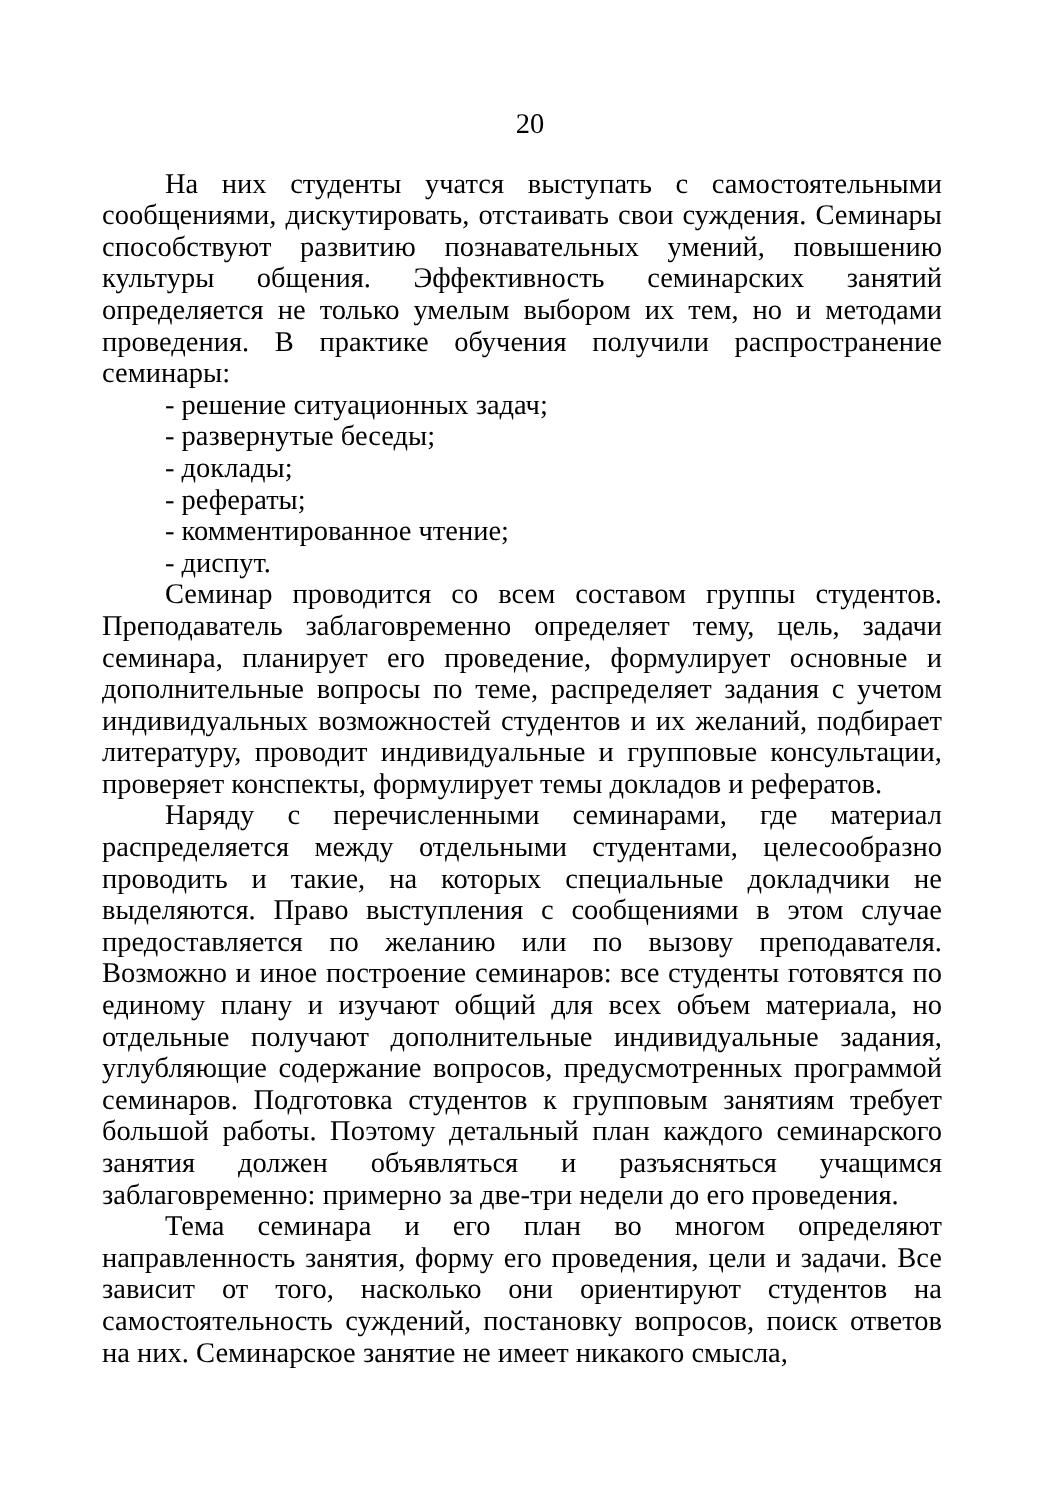20
На них студенты учатся выступать с самостоятельными сообщениями, дискутировать, отстаивать свои суждения. Семинары способствуют развитию познавательных умений, повышению культуры общения. Эффективность семинарских занятий определяется не только умелым выбором их тем, но и методами проведения. В практике обучения получили распространение семинары:
- решение ситуационных задач;
- развернутые беседы;
- доклады;
- рефераты;
- комментированное чтение;
- диспут.
Семинар проводится со всем составом группы студентов. Преподаватель заблаговременно определяет тему, цель, задачи семинара, планирует его проведение, формулирует основные и дополнительные вопросы по теме, распределяет задания с учетом индивидуальных возможностей студентов и их желаний, подбирает литературу, проводит индивидуальные и групповые консультации, проверяет конспекты, формулирует темы докладов и рефератов.
Наряду с перечисленными семинарами, где материал распределяется между отдельными студентами, целесообразно проводить и такие, на которых специальные докладчики не выделяются. Право выступления с сообщениями в этом случае предоставляется по желанию или по вызову преподавателя. Возможно и иное построение семинаров: все студенты готовятся по единому плану и изучают общий для всех объем материала, но отдельные получают дополнительные индивидуальные задания, углубляющие содержание вопросов, предусмотренных программой семинаров. Подготовка студентов к групповым занятиям требует большой работы. Поэтому детальный план каждого семинарского занятия должен объявляться и разъясняться учащимся заблаговременно: примерно за две-три недели до его проведения.
Тема семинара и его план во многом определяют направленность занятия, форму его проведения, цели и задачи. Все зависит от того, насколько они ориентируют студентов на самостоятельность суждений, постановку вопросов, поиск ответов на них. Семинарское занятие не имеет никакого смысла,